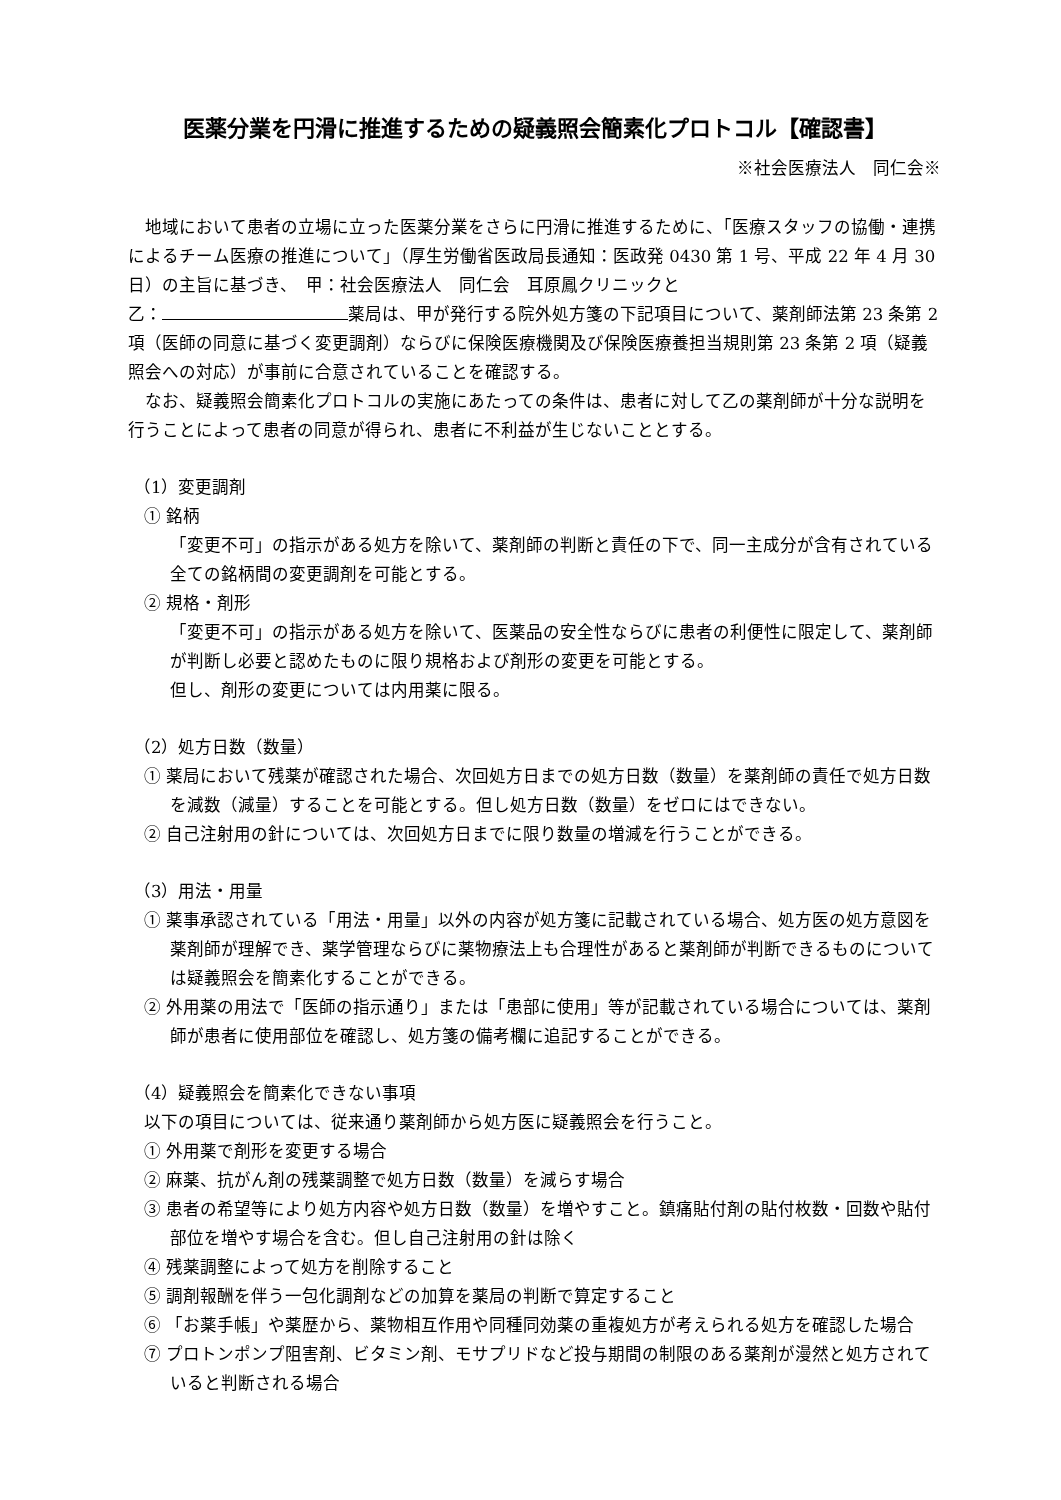医薬分業を円滑に推進するための疑義照会簡素化プロトコル【確認書】
※社会医療法人　同仁会※
地域において患者の立場に立った医薬分業をさらに円滑に推進するために、「医療スタッフの協働・連携によるチーム医療の推進について」（厚生労働省医政局長通知：医政発 0430 第 1 号、平成 22 年 4 月 30 日）の主旨に基づき、　甲：社会医療法人　同仁会　耳原鳳クリニックと
乙： 薬局は、甲が発行する院外処方箋の下記項目について、薬剤師法第 23 条第 2 項（医師の同意に基づく変更調剤）ならびに保険医療機関及び保険医療養担当規則第 23 条第 2 項（疑義照会への対応）が事前に合意されていることを確認する。
なお、疑義照会簡素化プロトコルの実施にあたっての条件は、患者に対して乙の薬剤師が十分な説明を行うことによって患者の同意が得られ、患者に不利益が生じないこととする。
（1）変更調剤
① 銘柄
「変更不可」の指示がある処方を除いて、薬剤師の判断と責任の下で、同一主成分が含有されている全ての銘柄間の変更調剤を可能とする。
② 規格・剤形
「変更不可」の指示がある処方を除いて、医薬品の安全性ならびに患者の利便性に限定して、薬剤師が判断し必要と認めたものに限り規格および剤形の変更を可能とする。
但し、剤形の変更については内用薬に限る。
（2）処方日数（数量）
① 薬局において残薬が確認された場合、次回処方日までの処方日数（数量）を薬剤師の責任で処方日数を減数（減量）することを可能とする。但し処方日数（数量）をゼロにはできない。
② 自己注射用の針については、次回処方日までに限り数量の増減を行うことができる。
（3）用法・用量
① 薬事承認されている「用法・用量」以外の内容が処方箋に記載されている場合、処方医の処方意図を薬剤師が理解でき、薬学管理ならびに薬物療法上も合理性があると薬剤師が判断できるものについては疑義照会を簡素化することができる。
② 外用薬の用法で「医師の指示通り」または「患部に使用」等が記載されている場合については、薬剤師が患者に使用部位を確認し、処方箋の備考欄に追記することができる。
（4）疑義照会を簡素化できない事項
以下の項目については、従来通り薬剤師から処方医に疑義照会を行うこと。
① 外用薬で剤形を変更する場合
② 麻薬、抗がん剤の残薬調整で処方日数（数量）を減らす場合
③ 患者の希望等により処方内容や処方日数（数量）を増やすこと。鎮痛貼付剤の貼付枚数・回数や貼付部位を増やす場合を含む。但し自己注射用の針は除く
④ 残薬調整によって処方を削除すること
⑤ 調剤報酬を伴う一包化調剤などの加算を薬局の判断で算定すること
⑥ 「お薬手帳」や薬歴から、薬物相互作用や同種同効薬の重複処方が考えられる処方を確認した場合
⑦ プロトンポンプ阻害剤、ビタミン剤、モサプリドなど投与期間の制限のある薬剤が漫然と処方されていると判断される場合